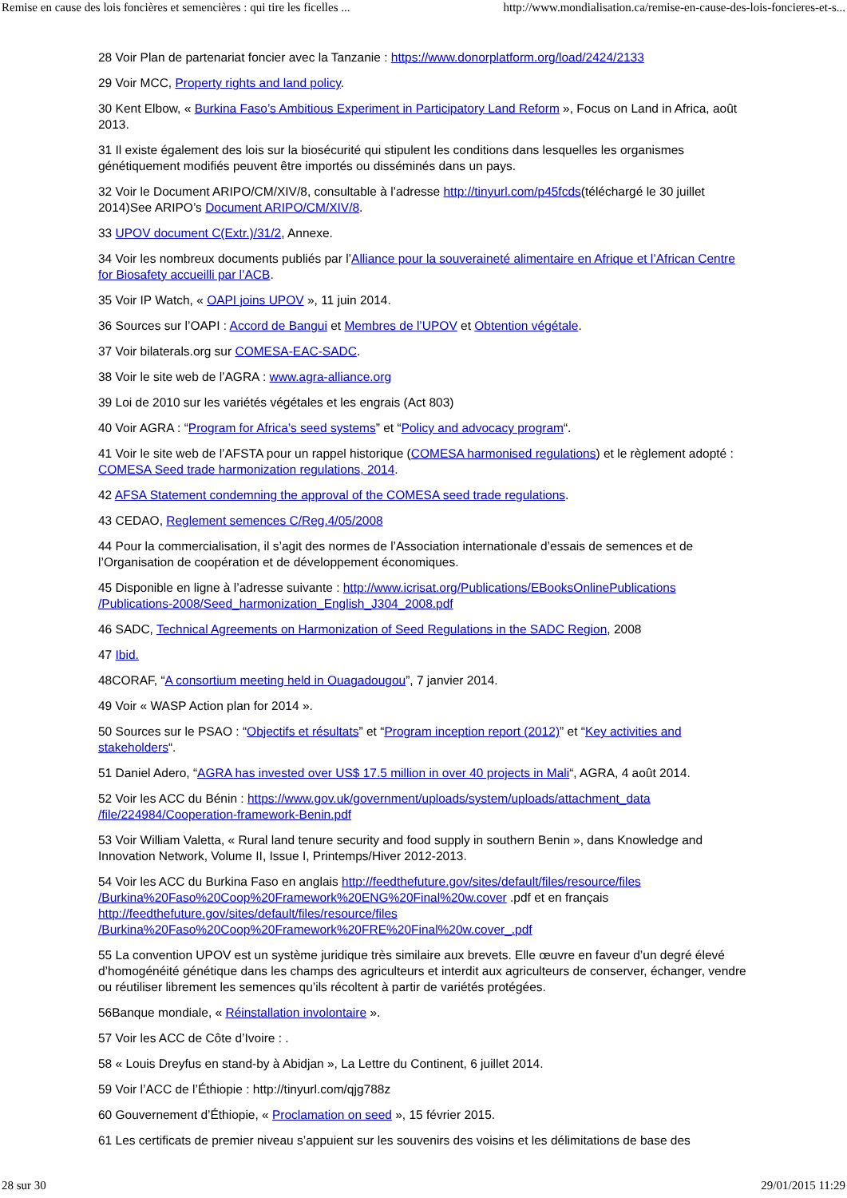Remise en cause des lois foncières et semencières : qui tire les ficelles ... http://www.mondialisation.ca/remise-en-cause-des-lois-foncieres-et-s...
28 Voir Plan de partenariat foncier avec la Tanzanie : https://www.donorplatform.org/load/2424/2133
29 Voir MCC, Property rights and land policy.
30 Kent Elbow, « Burkina Faso’s Ambitious Experiment in Participatory Land Reform », Focus on Land in Africa, août 2013.
31 Il existe également des lois sur la biosécurité qui stipulent les conditions dans lesquelles les organismes génétiquement modifiés peuvent être importés ou disséminés dans un pays.
32 Voir le Document ARIPO/CM/XIV/8, consultable à l’adresse http://tinyurl.com/p45fcds(téléchargé le 30 juillet 2014)See ARIPO’s Document ARIPO/CM/XIV/8.
33 UPOV document C(Extr.)/31/2, Annexe.
34 Voir les nombreux documents publiés par l’Alliance pour la souveraineté alimentaire en Afrique et l’African Centre for Biosafety accueilli par l’ACB.
35 Voir IP Watch, « OAPI joins UPOV », 11 juin 2014.
36 Sources sur l’OAPI : Accord de Bangui et Membres de l’UPOV et Obtention végétale.
37 Voir bilaterals.org sur COMESA-EAC-SADC.
38 Voir le site web de l’AGRA : www.agra-alliance.org
39 Loi de 2010 sur les variétés végétales et les engrais (Act 803)
40 Voir AGRA : “Program for Africa’s seed systems” et “Policy and advocacy program“.
41 Voir le site web de l’AFSTA pour un rappel historique (COMESA harmonised regulations) et le règlement adopté : COMESA Seed trade harmonization regulations, 2014.
42 AFSA Statement condemning the approval of the COMESA seed trade regulations.
43 CEDAO, Reglement semences C/Reg.4/05/2008
44 Pour la commercialisation, il s’agit des normes de l’Association internationale d’essais de semences et de l’Organisation de coopération et de développement économiques.
45 Disponible en ligne à l’adresse suivante : http://www.icrisat.org/Publications/EBooksOnlinePublications /Publications-2008/Seed_harmonization_English_J304_2008.pdf
46 SADC, Technical Agreements on Harmonization of Seed Regulations in the SADC Region, 2008
47 Ibid.
48CORAF, “A consortium meeting held in Ouagadougou”, 7 janvier 2014.
49 Voir « WASP Action plan for 2014 ».
50 Sources sur le PSAO : “Objectifs et résultats” et “Program inception report (2012)” et “Key activities and stakeholders“.
51 Daniel Adero, “AGRA has invested over US$ 17.5 million in over 40 projects in Mali“, AGRA, 4 août 2014.
52 Voir les ACC du Bénin : https://www.gov.uk/government/uploads/system/uploads/attachment_data /file/224984/Cooperation-framework-Benin.pdf
53 Voir William Valetta, « Rural land tenure security and food supply in southern Benin », dans Knowledge and Innovation Network, Volume II, Issue I, Printemps/Hiver 2012-2013.
54 Voir les ACC du Burkina Faso en anglais http://feedthefuture.gov/sites/default/files/resource/files /Burkina%20Faso%20Coop%20Framework%20ENG%20Final%20w.cover .pdf et en français http://feedthefuture.gov/sites/default/files/resource/files /Burkina%20Faso%20Coop%20Framework%20FRE%20Final%20w.cover_.pdf
55 La convention UPOV est un système juridique très similaire aux brevets. Elle œuvre en faveur d’un degré élevé d’homogénéité génétique dans les champs des agriculteurs et interdit aux agriculteurs de conserver, échanger, vendre ou réutiliser librement les semences qu’ils récoltent à partir de variétés protégées.
56Banque mondiale, « Réinstallation involontaire ».
57 Voir les ACC de Côte d’Ivoire : .
58 « Louis Dreyfus en stand-by à Abidjan », La Lettre du Continent, 6 juillet 2014.
59 Voir l’ACC de l’Éthiopie : http://tinyurl.com/qjg788z
60 Gouvernement d’Éthiopie, « Proclamation on seed », 15 février 2015.
61 Les certificats de premier niveau s’appuient sur les souvenirs des voisins et les délimitations de base des
28 sur 30 29/01/2015 11:29